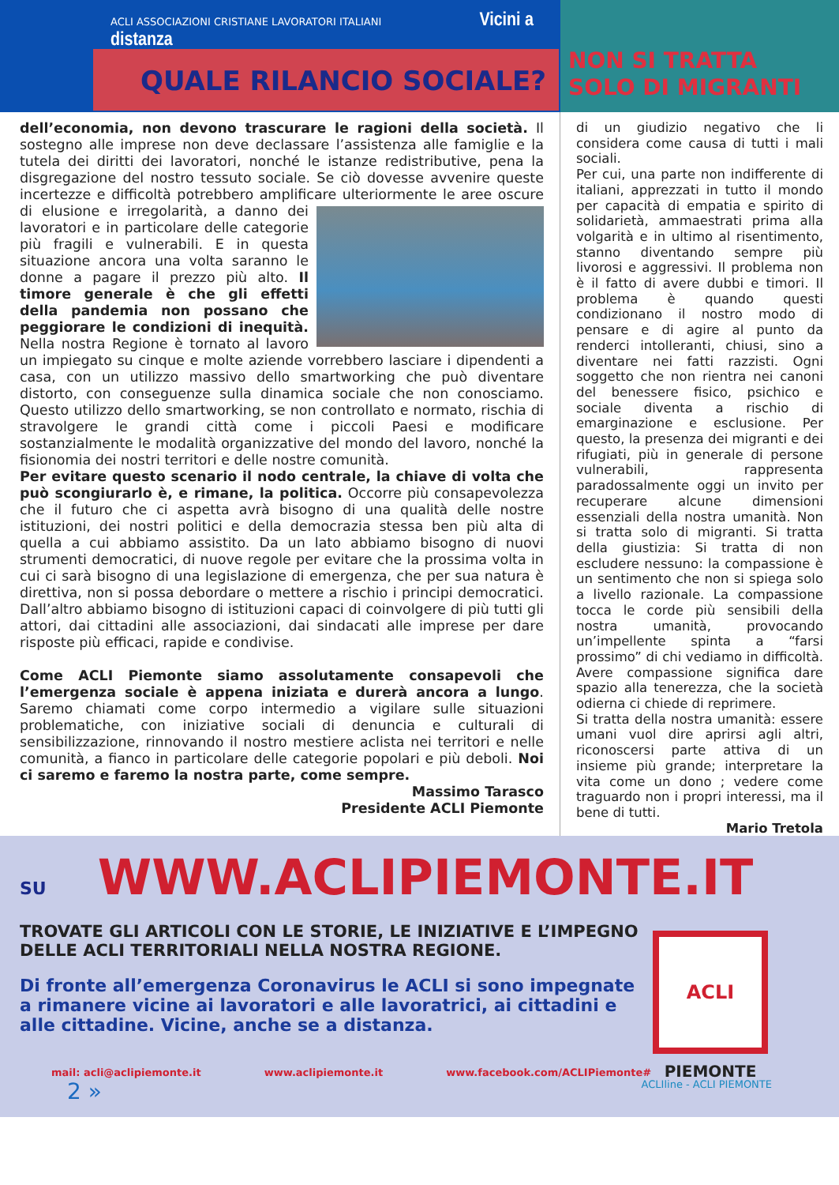ACLI ASSOCIAZIONI CRISTIANE LAVORATORI ITALIANI Vicini a distanza
QUALE RILANCIO SOCIALE?
NON SI TRATTA
SOLO DI MIGRANTI
dell’economia, non devono trascurare le ragioni della società. Il sostegno alle imprese non deve declassare l’assistenza alle famiglie e la tutela dei diritti dei lavoratori, nonché le istanze redistributive, pena la disgregazione del nostro tessuto sociale. Se ciò dovesse avvenire queste incertezze e difficoltà potrebbero amplificare ulteriormente le aree oscure di elusione e irregolarità, a danno dei lavoratori e in particolare delle categorie più fragili e vulnerabili. E in questa situazione ancora una volta saranno le donne a pagare il prezzo più alto. Il timore generale è che gli effetti della pandemia non possano che peggiorare le condizioni di inequità. Nella nostra Regione è tornato al lavoro un impiegato su cinque e molte aziende vorrebbero lasciare i dipendenti a casa, con un utilizzo massivo dello smartworking che può diventare distorto, con conseguenze sulla dinamica sociale che non conosciamo. Questo utilizzo dello smartworking, se non controllato e normato, rischia di stravolgere le grandi città come i piccoli Paesi e modificare sostanzialmente le modalità organizzative del mondo del lavoro, nonché la fisionomia dei nostri territori e delle nostre comunità.
Per evitare questo scenario il nodo centrale, la chiave di volta che può scongiurarlo è, e rimane, la politica. Occorre più consapevolezza che il futuro che ci aspetta avrà bisogno di una qualità delle nostre istituzioni, dei nostri politici e della democrazia stessa ben più alta di quella a cui abbiamo assistito. Da un lato abbiamo bisogno di nuovi strumenti democratici, di nuove regole per evitare che la prossima volta in cui ci sarà bisogno di una legislazione di emergenza, che per sua natura è direttiva, non si possa debordare o mettere a rischio i principi democratici. Dall’altro abbiamo bisogno di istituzioni capaci di coinvolgere di più tutti gli attori, dai cittadini alle associazioni, dai sindacati alle imprese per dare risposte più efficaci, rapide e condivise.
Come ACLI Piemonte siamo assolutamente consapevoli che l’emergenza sociale è appena iniziata e durerà ancora a lungo. Saremo chiamati come corpo intermedio a vigilare sulle situazioni problematiche, con iniziative sociali di denuncia e culturali di sensibilizzazione, rinnovando il nostro mestiere aclista nei territori e nelle comunità, a fianco in particolare delle categorie popolari e più deboli. Noi ci saremo e faremo la nostra parte, come sempre.
Massimo Tarasco
Presidente ACLI Piemonte
di un giudizio negativo che li considera come causa di tutti i mali sociali.
Per cui, una parte non indifferente di italiani, apprezzati in tutto il mondo per capacità di empatia e spirito di solidarietà, ammaestrati prima alla volgarità e in ultimo al risentimento, stanno diventando sempre più livorosi e aggressivi. Il problema non è il fatto di avere dubbi e timori. Il problema è quando questi condizionano il nostro modo di pensare e di agire al punto da renderci intolleranti, chiusi, sino a diventare nei fatti razzisti. Ogni soggetto che non rientra nei canoni del benessere fisico, psichico e sociale diventa a rischio di emarginazione e esclusione. Per questo, la presenza dei migranti e dei rifugiati, più in generale di persone vulnerabili, rappresenta paradossalmente oggi un invito per recuperare alcune dimensioni essenziali della nostra umanità. Non si tratta solo di migranti. Si tratta della giustizia: Si tratta di non escludere nessuno: la compassione è un sentimento che non si spiega solo a livello razionale. La compassione tocca le corde più sensibili della nostra umanità, provocando un’impellente spinta a “farsi prossimo” di chi vediamo in difficoltà. Avere compassione significa dare spazio alla tenerezza, che la società odierna ci chiede di reprimere.
Si tratta della nostra umanità: essere umani vuol dire aprirsi agli altri, riconoscersi parte attiva di un insieme più grande; interpretare la vita come un dono ; vedere come traguardo non i propri interessi, ma il bene di tutti.
Mario Tretola
SU WWW.ACLIPIEMONTE.IT
TROVATE GLI ARTICOLI CON LE STORIE, LE INIZIATIVE E L’IMPEGNO
DELLE ACLI TERRITORIALI NELLA NOSTRA REGIONE.
Di fronte all’emergenza Coronavirus le ACLI si sono impegnate a rimanere vicine ai lavoratori e alle lavoratrici, ai cittadini e alle cittadine. Vicine, anche se a distanza.
ACLI
PIEMONTE
mail: acli@aclipiemonte.it www.aclipiemonte.it www.facebook.com/ACLIPiemonte#
2 » ACLIline - ACLI PIEMONTE